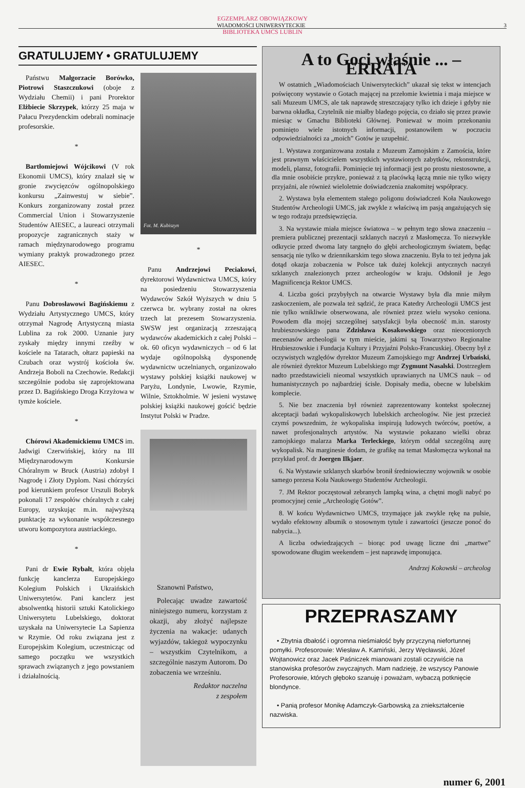EGZEMPLARZ OBOWIĄZKOWY
WIADOMOŚCI UNIWERSYTECKIE 3
BIBLIOTEKA UMCS LUBLIN
GRATULUJEMY • GRATULUJEMY
Państwu Małgorzacie Borówko, Piotrowi Staszczukowi (oboje z Wydziału Chemii) i pani Prorektor Elżbiecie Skrzypek, którzy 25 maja w Pałacu Prezydenckim odebrali nominacje profesorskie.
*
Bartłomiejowi Wójcikowi (V rok Ekonomii UMCS), który znalazł się w gronie zwycięzców ogólnopolskiego konkursu „Zainwestuj w siebie”. Konkurs zorganizowany został przez Commercial Union i Stowarzyszenie Studentów AIESEC, a laureaci otrzymali propozycje zagranicznych staży w ramach międzynarodowego programu wymiany praktyk prowadzonego przez AIESEC.
*
Panu Dobrosławowi Bagińskiemu z Wydziału Artystycznego UMCS, który otrzymał Nagrodę Artystyczną miasta Lublina za rok 2000. Uznanie jury zyskały między innymi rzeźby w kościele na Tatarach, ołtarz papieski na Czubach oraz wystrój kościoła św. Andrzeja Boboli na Czechowie. Redakcji szczególnie podoba się zaprojektowana przez D. Bagińskiego Droga Krzyżowa w tymże kościele.
*
Chórowi Akademickiemu UMCS im. Jadwigi Czerwińskiej, który na III Międzynarodowym Konkursie Chóralnym w Bruck (Austria) zdobył I Nagrodę i Złoty Dyplom. Nasi chórzyści pod kierunkiem profesor Urszuli Bobryk pokonali 17 zespołów chóralnych z całej Europy, uzyskując m.in. najwyższą punktację za wykonanie współczesnego utworu kompozytora austriackiego.
*
Pani dr Ewie Rybałt, która objęła funkcję kanclerza Europejskiego Kolegium Polskich i Ukraińskich Uniwersytetów. Pani kanclerz jest absolwentką historii sztuki Katolickiego Uniwersytetu Lubelskiego, doktorat uzyskała na Uniwersytecie La Sapienza w Rzymie. Od roku związana jest z Europejskim Kolegium, uczestnicząc od samego początku we wszystkich sprawach związanych z jego powstaniem i działalnością.
Fot. M. Kubiszyn
*
Panu Andrzejowi Peciakowi, dyrektorowi Wydawnictwa UMCS, który na posiedzeniu Stowarzyszenia Wydawców Szkół Wyższych w dniu 5 czerwca br. wybrany został na okres trzech lat prezesem Stowarzyszenia. SWSW jest organizacją zrzeszającą wydawców akademickich z całej Polski – ok. 60 oficyn wydawniczych – od 6 lat wydaje ogólnopolską dysponendę wydawnictw uczelnianych, organizowało wystawy polskiej książki naukowej w Paryżu, Londynie, Lwowie, Rzymie, Wilnie, Sztokholmie. W jesieni wystawę polskiej książki naukowej gościć będzie Instytut Polski w Pradze.
Szanowni Państwo,
Polecając uwadze zawartość niniejszego numeru, korzystam z okazji, aby złożyć najlepsze życzenia na wakacje: udanych wyjazdów, takiegoż wypoczynku – wszystkim Czytelnikom, a szczególnie naszym Autorom. Do zobaczenia we wrześniu.
Redaktor naczelna
z zespołem
A to Goci właśnie ... – ERRATA
W ostatnich „Wiadomościach Uniwersyteckich” ukazał się tekst w intencjach poświęcony wystawie o Gotach mającej na przełomie kwietnia i maja miejsce w sali Muzeum UMCS, ale tak naprawdę streszczający tylko ich dzieje i gdyby nie barwna okładka, Czytelnik nie miałby bladego pojęcia, co działo się przez prawie miesiąc w Gmachu Biblioteki Głównej. Ponieważ w moim przekonaniu pominięto wiele istotnych informacji, postanowiłem w poczuciu odpowiedzialności za „moich” Gotów je uzupełnić.
1. Wystawa zorganizowana została z Muzeum Zamojskim z Zamościa, które jest prawnym właścicielem wszystkich wystawionych zabytków, rekonstrukcji, modeli, plansz, fotografii. Pominięcie tej informacji jest po prostu niestosowne, a dla mnie osobiście przykre, ponieważ z tą placówką łączą mnie nie tylko więzy przyjaźni, ale również wieloletnie doświadczenia znakomitej współpracy.
2. Wystawa była elementem stałego poligonu doświadczeń Koła Naukowego Studentów Archeologii UMCS, jak zwykle z właściwą im pasją angażujących się w tego rodzaju przedsięwzięcia.
3. Na wystawie miała miejsce światowa – w pełnym tego słowa znaczeniu – premiera publicznej prezentacji szklanych naczyń z Masłomęcza. To niezwykłe odkrycie przed dwoma laty targnęło do głębi archeologicznym światem, będąc sensacją nie tylko w dziennikarskim tego słowa znaczeniu. Była to też jedyna jak dotąd okazja zobaczenia w Polsce tak dużej kolekcji antycznych naczyń szklanych znalezionych przez archeologów w kraju. Odsłonił je Jego Magnificencja Rektor UMCS.
4. Liczba gości przybyłych na otwarcie Wystawy była dla mnie miłym zaskoczeniem, ale pozwala też sądzić, że praca Katedry Archeologii UMCS jest nie tylko wnikliwie obserwowana, ale również przez wielu wysoko ceniona. Powodem dla mojej szczególnej satysfakcji była obecność m.in. starosty hrubieszowskiego pana Zdzisława Kosakowskiego oraz nieocenionych mecenasów archeologii w tym mieście, jakimi są Towarzystwo Regionalne Hrubieszowskie i Fundacja Kultury i Przyjaźni Polsko-Francuskiej. Obecny był z oczywistych względów dyrektor Muzeum Zamojskiego mgr Andrzej Urbański, ale również dyrektor Muzeum Lubelskiego mgr Zygmunt Nasalski. Dostrzegłem nadto przedstawicieli nieomal wszystkich uprawianych na UMCS nauk – od humanistycznych po najbardziej ścisłe. Dopisały media, obecne w lubelskim komplecie.
5. Nie bez znaczenia był również zaprezentowany kontekst społecznej akceptacji badań wykopaliskowych lubelskich archeologów. Nie jest przecież czymś powszednim, że wykopaliska inspirują ludowych twórców, poetów, a nawet profesjonalnych artystów. Na wystawie pokazano wielki obraz zamojskiego malarza Marka Terleckiego, którym oddał szczególną aurę wykopalisk. Na marginesie dodam, że grafikę na temat Masłomęcza wykonał na przykład prof. dr Joergen Ilkjaer.
6. Na Wystawie szklanych skarbów bronił średniowieczny wojownik w osobie samego prezesa Koła Naukowego Studentów Archeologii.
7. JM Rektor poczęstował zebranych lampką wina, a chętni mogli nabyć po promocyjnej cenie „Archeologię Gotów”.
8. W końcu Wydawnictwo UMCS, trzymające jak zwykle rękę na pulsie, wydało efektowny albumik o stosownym tytule i zawartości (jeszcze ponoć do nabycia...).
A liczba odwiedzających – biorąc pod uwagę liczne dni „martwe” spowodowane długim weekendem – jest naprawdę imponująca.
Andrzej Kokowski – archeolog
PRZEPRASZAMY
• Zbytnia dbałość i ogromna nieśmiałość były przyczyną niefortunnej pomyłki. Profesorowie: Wiesław A. Kamiński, Jerzy Węcławski, Józef Wojtanowicz oraz Jacek Paśniczek mianowani zostali oczywiście na stanowiska profesorów zwyczajnych. Mam nadzieję, że wszyscy Panowie Profesorowie, których głęboko szanuję i poważam, wybaczą potknięcie blondynce.
• Panią profesor Monikę Adamczyk-Garbowską za zniekształcenie nazwiska.
numer 6, 2001